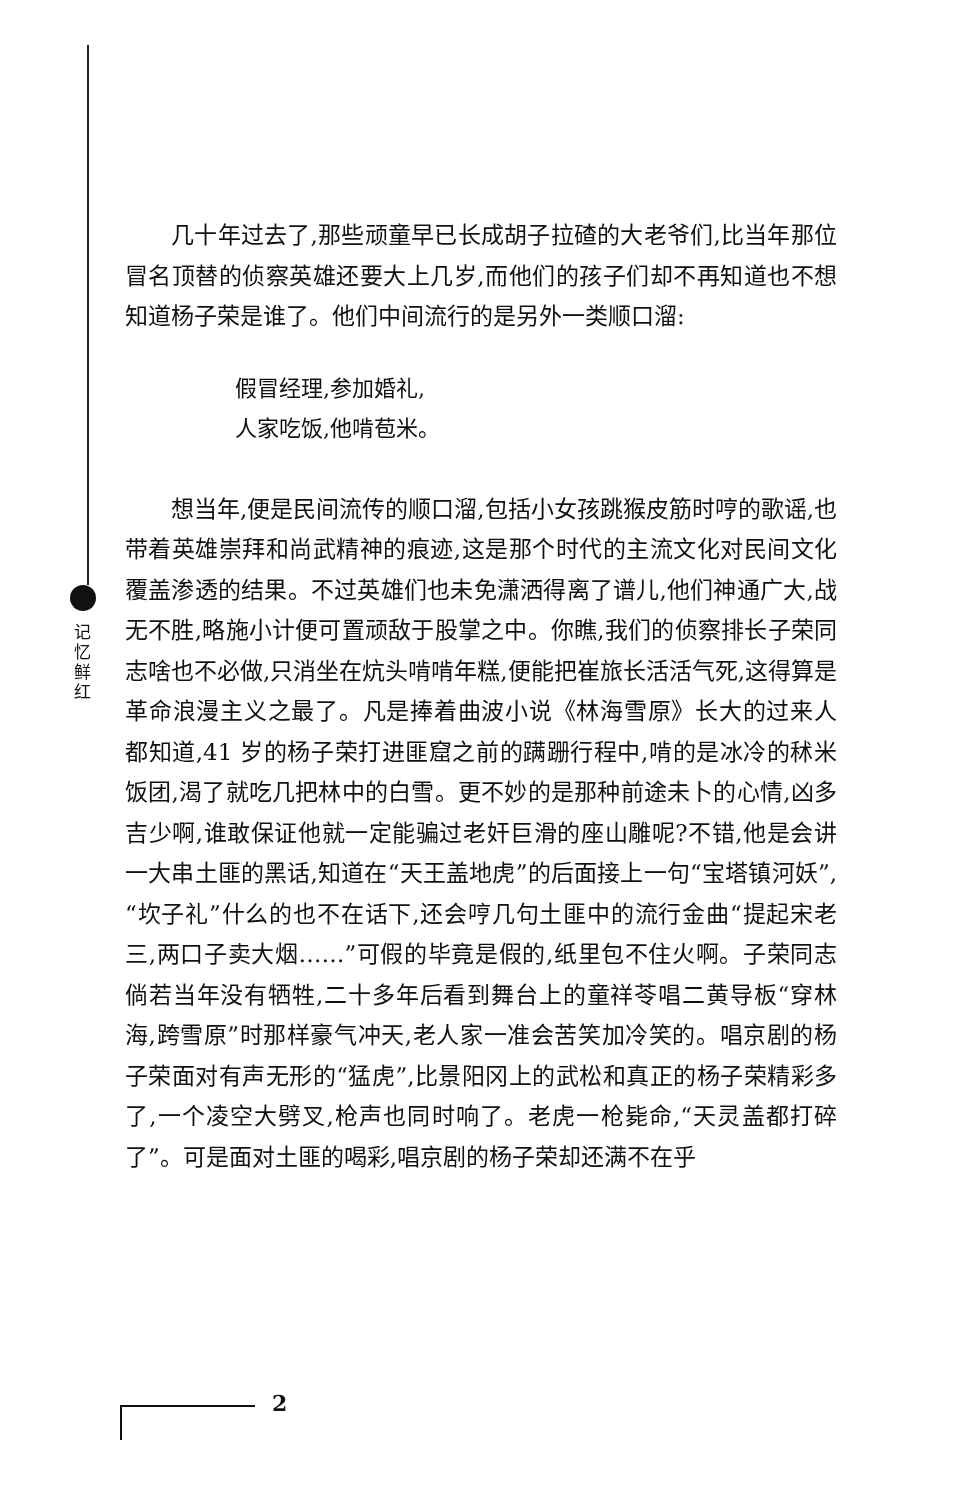记忆鲜红
几十年过去了,那些顽童早已长成胡子拉碴的大老爷们,比当年那位冒名顶替的侦察英雄还要大上几岁,而他们的孩子们却不再知道也不想知道杨子荣是谁了。他们中间流行的是另外一类顺口溜:
假冒经理,参加婚礼,
人家吃饭,他啃苞米。
想当年,便是民间流传的顺口溜,包括小女孩跳猴皮筋时哼的歌谣,也带着英雄崇拜和尚武精神的痕迹,这是那个时代的主流文化对民间文化覆盖渗透的结果。不过英雄们也未免潇洒得离了谱儿,他们神通广大,战无不胜,略施小计便可置顽敌于股掌之中。你瞧,我们的侦察排长子荣同志啥也不必做,只消坐在炕头啃啃年糕,便能把崔旅长活活气死,这得算是革命浪漫主义之最了。凡是捧着曲波小说《林海雪原》长大的过来人都知道,41 岁的杨子荣打进匪窟之前的蹒跚行程中,啃的是冰冷的秫米饭团,渴了就吃几把林中的白雪。更不妙的是那种前途未卜的心情,凶多吉少啊,谁敢保证他就一定能骗过老奸巨滑的座山雕呢?不错,他是会讲一大串土匪的黑话,知道在“天王盖地虎”的后面接上一句“宝塔镇河妖”,“坎子礼”什么的也不在话下,还会哼几句土匪中的流行金曲“提起宋老三,两口子卖大烟……”可假的毕竟是假的,纸里包不住火啊。子荣同志倘若当年没有牺牲,二十多年后看到舞台上的童祥苓唱二黄导板“穿林海,跨雪原”时那样豪气冲天,老人家一准会苦笑加冷笑的。唱京剧的杨子荣面对有声无形的“猛虎”,比景阳冈上的武松和真正的杨子荣精彩多了,一个凌空大劈叉,枪声也同时响了。老虎一枪毙命,“天灵盖都打碎了”。可是面对土匪的喝彩,唱京剧的杨子荣却还满不在乎
2